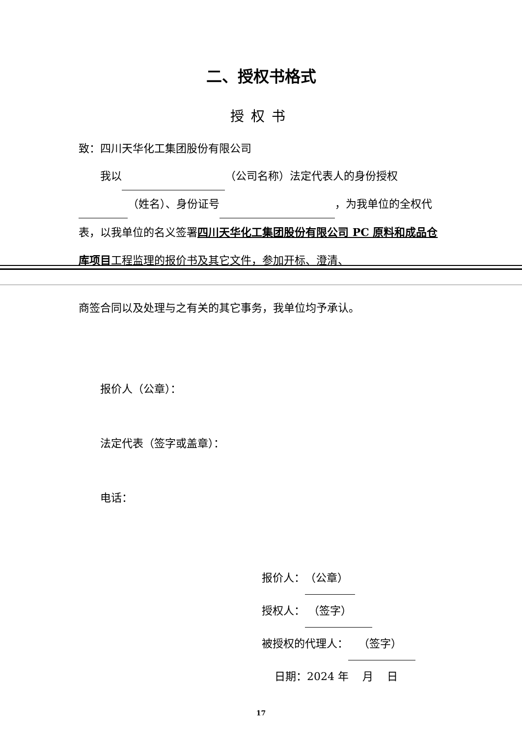二、授权书格式
授权书
致：四川天华化工集团股份有限公司
我以 （公司名称）法定代表人的身份授权 （姓名）、身份证号 ，为我单位的全权代表，以我单位的名义签署四川天华化工集团股份有限公司 PC 原料和成品仓库项目工程监理的报价书及其它文件，参加开标、澄清、
商签合同以及处理与之有关的其它事务，我单位均予承认。
报价人（公章）：
法定代表（签字或盖章）：
电话：
报价人：（公章）
授权人： （签字）
被授权的代理人： （签字）
日期：2024 年 月 日
17